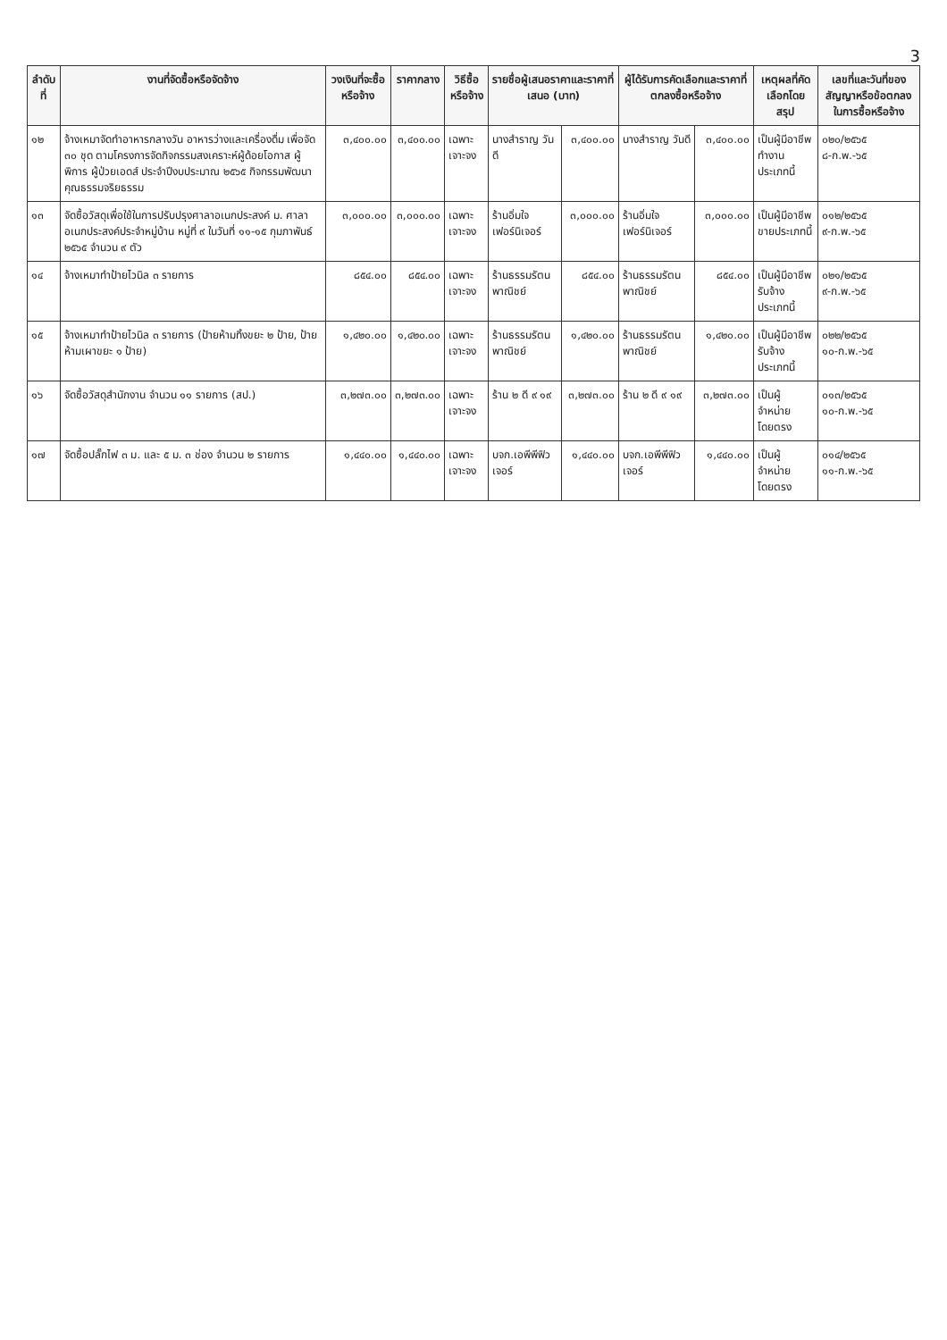3
| ลำดับที่ | งานที่จัดซื้อหรือจัดจ้าง | วงเงินที่จะซื้อหรือจ้าง | ราคากลาง | วิธีซื้อหรือจ้าง | รายชื่อผู้เสนอราคาและราคาที่เสนอ (บาท) | | ผู้ได้รับการคัดเลือกและราคาที่ตกลงซื้อหรือจ้าง | | เหตุผลที่คัดเลือกโดยสรุป | เลขที่และวันที่ของสัญญาหรือข้อตกลงในการซื้อหรือจ้าง |
| --- | --- | --- | --- | --- | --- | --- | --- | --- | --- | --- |
| ๑๒ | จ้างเหมาจัดทำอาหารกลางวัน อาหารว่างและเครื่องดื่ม เพื่อจัด ๓๐ ชุด ตามโครงการจัดกิจกรรมสงเคราะห์ผู้ด้อยโอกาส ผู้พิการ ผู้ป่วยเอดส์ ประจำปีงบประมาณ ๒๕๖๕ กิจกรรมพัฒนาคุณธรรมจริยธรรม | ๓,๔๐๐.๐๐ | ๓,๔๐๐.๐๐ | เฉพาะเจาะจง | นางสำราญ วันดี | ๓,๔๐๐.๐๐ | นางสำราญ วันดี | ๓,๔๐๐.๐๐ | เป็นผู้มีอาชีพทำงานประเภทนี้ | ๐๒๐/๒๕๖๕ ๘-ก.พ.-๖๕ |
| ๑๓ | จัดซื้อวัสดุเพื่อใช้ในการปรับปรุงศาลาอเนกประสงค์ ม. ศาลาอเนกประสงค์ประจำหมู่บ้าน หมู่ที่ ๙ ในวันที่ ๑๑-๑๕ กุมภาพันธ์ ๒๕๖๕ จำนวน ๙ ตัว | ๓,๐๐๐.๐๐ | ๓,๐๐๐.๐๐ | เฉพาะเจาะจง | ร้านอิ่มใจเฟอร์นิเจอร์ | ๓,๐๐๐.๐๐ | ร้านอิ่มใจเฟอร์นิเจอร์ | ๓,๐๐๐.๐๐ | เป็นผู้มีอาชีพขายประเภทนี้ | ๐๑๒/๒๕๖๕ ๙-ก.พ.-๖๕ |
| ๑๔ | จ้างเหมาทำป้ายไวนิล ๓ รายการ | ๘๕๔.๐๐ | ๘๕๔.๐๐ | เฉพาะเจาะจง | ร้านธรรมรัตนพาณิชย์ | ๘๕๔.๐๐ | ร้านธรรมรัตนพาณิชย์ | ๘๕๔.๐๐ | เป็นผู้มีอาชีพรับจ้างประเภทนี้ | ๐๒๑/๒๕๖๕ ๙-ก.พ.-๖๕ |
| ๑๕ | จ้างเหมาทำป้ายไวนิล ๓ รายการ (ป้ายห้ามทิ้งขยะ ๒ ป้าย, ป้ายห้ามเผาขยะ ๑ ป้าย) | ๑,๔๒๐.๐๐ | ๑,๔๒๐.๐๐ | เฉพาะเจาะจง | ร้านธรรมรัตนพาณิชย์ | ๑,๔๒๐.๐๐ | ร้านธรรมรัตนพาณิชย์ | ๑,๔๒๐.๐๐ | เป็นผู้มีอาชีพรับจ้างประเภทนี้ | ๐๒๒/๒๕๖๕ ๑๐-ก.พ.-๖๕ |
| ๑๖ | จัดซื้อวัสดุสำนักงาน จำนวน ๑๑ รายการ (สป.) | ๓,๒๗๓.๐๐ | ๓,๒๗๓.๐๐ | เฉพาะเจาะจง | ร้าน ๒ ดี ๙ ๑๙ | ๓,๒๗๓.๐๐ | ร้าน ๒ ดี ๙ ๑๙ | ๓,๒๗๓.๐๐ | เป็นผู้จำหน่าย โดยตรง | ๐๑๓/๒๕๖๕ ๑๐-ก.พ.-๖๕ |
| ๑๗ | จัดซื้อปลั๊กไฟ ๓ ม. และ ๕ ม. ๓ ช่อง จำนวน ๒ รายการ | ๑,๔๔๐.๐๐ | ๑,๔๔๐.๐๐ | เฉพาะเจาะจง | บจก.เอพีพีฟิวเจอร์ | ๑,๔๔๐.๐๐ | บจก.เอพีพีฟิวเจอร์ | ๑,๔๔๐.๐๐ | เป็นผู้จำหน่าย โดยตรง | ๐๑๔/๒๕๖๕ ๑๑-ก.พ.-๖๕ |